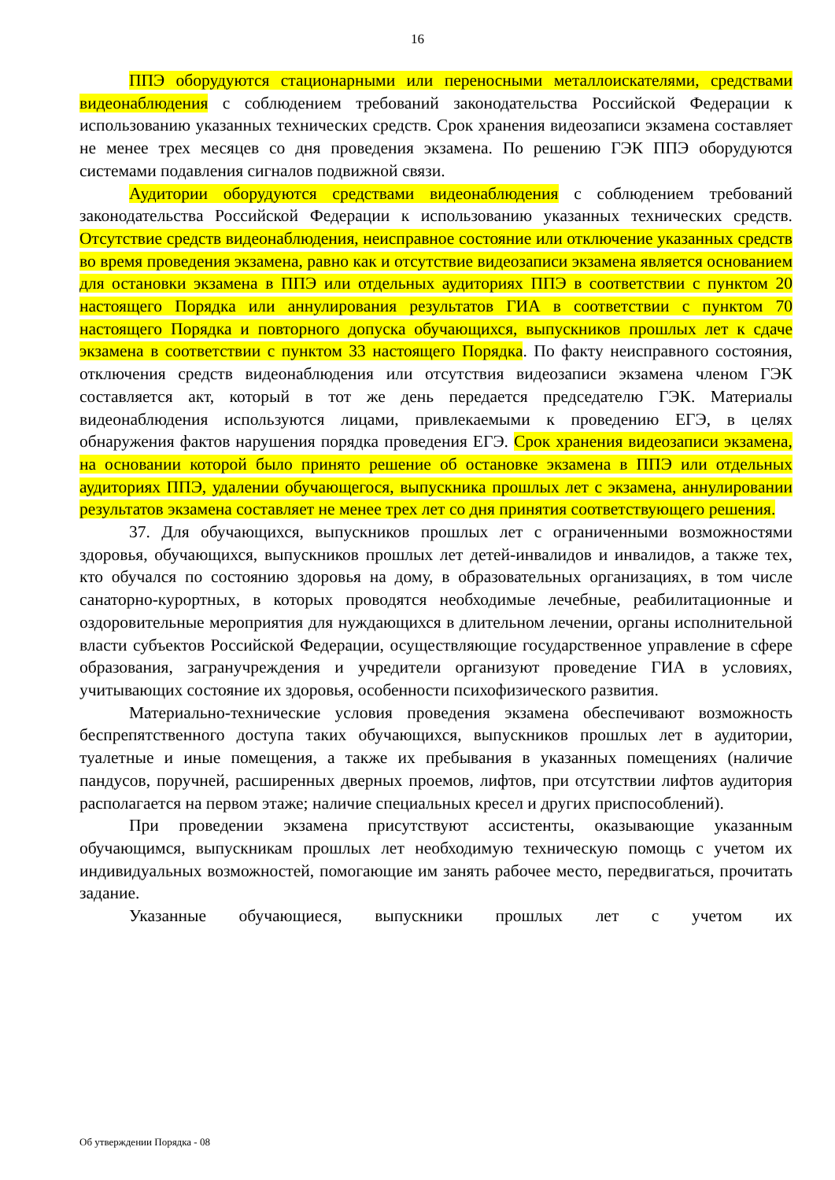16
ППЭ оборудуются стационарными или переносными металлоискателями, средствами видеонаблюдения с соблюдением требований законодательства Российской Федерации к использованию указанных технических средств. Срок хранения видеозаписи экзамена составляет не менее трех месяцев со дня проведения экзамена. По решению ГЭК ППЭ оборудуются системами подавления сигналов подвижной связи.
Аудитории оборудуются средствами видеонаблюдения с соблюдением требований законодательства Российской Федерации к использованию указанных технических средств. Отсутствие средств видеонаблюдения, неисправное состояние или отключение указанных средств во время проведения экзамена, равно как и отсутствие видеозаписи экзамена является основанием для остановки экзамена в ППЭ или отдельных аудиториях ППЭ в соответствии с пунктом 20 настоящего Порядка или аннулирования результатов ГИА в соответствии с пунктом 70 настоящего Порядка и повторного допуска обучающихся, выпускников прошлых лет к сдаче экзамена в соответствии с пунктом 33 настоящего Порядка. По факту неисправного состояния, отключения средств видеонаблюдения или отсутствия видеозаписи экзамена членом ГЭК составляется акт, который в тот же день передается председателю ГЭК. Материалы видеонаблюдения используются лицами, привлекаемыми к проведению ЕГЭ, в целях обнаружения фактов нарушения порядка проведения ЕГЭ. Срок хранения видеозаписи экзамена, на основании которой было принято решение об остановке экзамена в ППЭ или отдельных аудиториях ППЭ, удалении обучающегося, выпускника прошлых лет с экзамена, аннулировании результатов экзамена составляет не менее трех лет со дня принятия соответствующего решения.
37. Для обучающихся, выпускников прошлых лет с ограниченными возможностями здоровья, обучающихся, выпускников прошлых лет детей-инвалидов и инвалидов, а также тех, кто обучался по состоянию здоровья на дому, в образовательных организациях, в том числе санаторно-курортных, в которых проводятся необходимые лечебные, реабилитационные и оздоровительные мероприятия для нуждающихся в длительном лечении, органы исполнительной власти субъектов Российской Федерации, осуществляющие государственное управление в сфере образования, загранучреждения и учредители организуют проведение ГИА в условиях, учитывающих состояние их здоровья, особенности психофизического развития.
Материально-технические условия проведения экзамена обеспечивают возможность беспрепятственного доступа таких обучающихся, выпускников прошлых лет в аудитории, туалетные и иные помещения, а также их пребывания в указанных помещениях (наличие пандусов, поручней, расширенных дверных проемов, лифтов, при отсутствии лифтов аудитория располагается на первом этаже; наличие специальных кресел и других приспособлений).
При проведении экзамена присутствуют ассистенты, оказывающие указанным обучающимся, выпускникам прошлых лет необходимую техническую помощь с учетом их индивидуальных возможностей, помогающие им занять рабочее место, передвигаться, прочитать задание.
Указанные обучающиеся, выпускники прошлых лет с учетом их
Об утверждении Порядка - 08